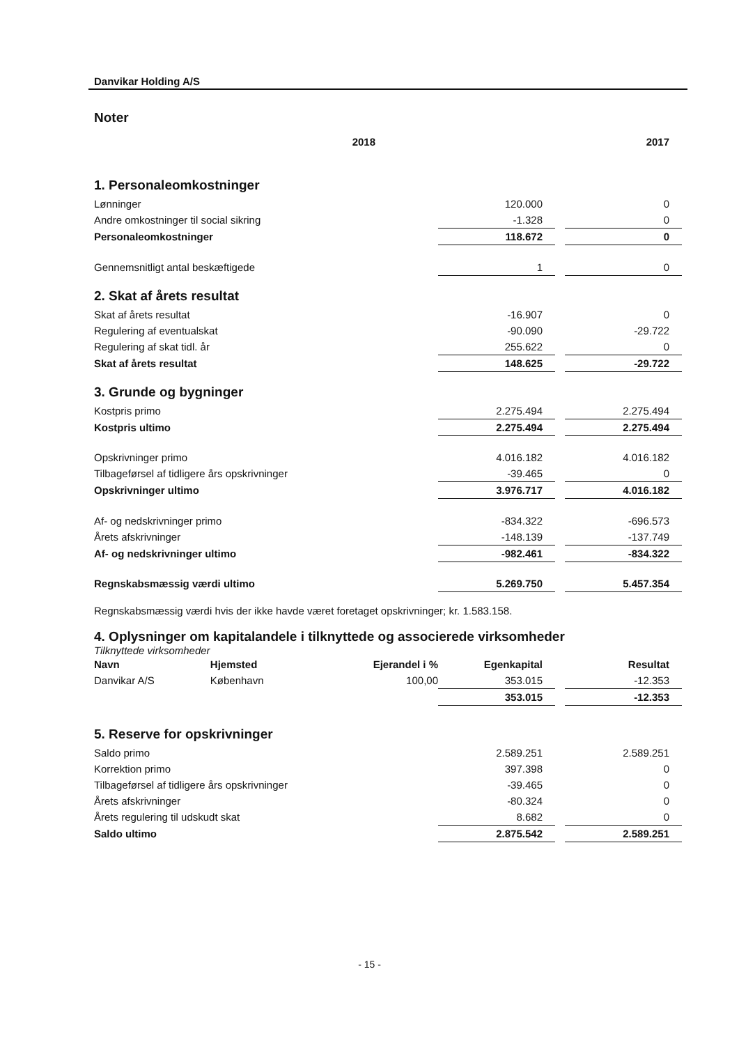Danvikar Holding A/S
Noter
| | 2018 | | 2017 |
| --- | --- | --- | --- |
1. Personaleomkostninger
| Lønninger | 120.000 | | 0 |
| Andre omkostninger til social sikring | -1.328 | | 0 |
| Personaleomkostninger | 118.672 | | 0 |
| Gennemsnitligt antal beskæftigede | 1 | | 0 |
2. Skat af årets resultat
| Skat af årets resultat | -16.907 | | 0 |
| Regulering af eventualskat | -90.090 | | -29.722 |
| Regulering af skat tidl. år | 255.622 | | 0 |
| Skat af årets resultat | 148.625 | | -29.722 |
3. Grunde og bygninger
| Kostpris primo | 2.275.494 | | 2.275.494 |
| Kostpris ultimo | 2.275.494 | | 2.275.494 |
| Opskrivninger primo | 4.016.182 | | 4.016.182 |
| Tilbageførsel af tidligere års opskrivninger | -39.465 | | 0 |
| Opskrivninger ultimo | 3.976.717 | | 4.016.182 |
| Af- og nedskrivninger primo | -834.322 | | -696.573 |
| Årets afskrivninger | -148.139 | | -137.749 |
| Af- og nedskrivninger ultimo | -982.461 | | -834.322 |
| Regnskabsmæssig værdi ultimo | 5.269.750 | | 5.457.354 |
Regnskabsmæssig værdi hvis der ikke havde været foretaget opskrivninger; kr. 1.583.158.
4. Oplysninger om kapitalandele i tilknyttede og associerede virksomheder
Tilknyttede virksomheder
| Navn | Hjemsted | Ejerandel i % | Egenkapital | | Resultat |
| Danvikar A/S | København | 100,00 | 353.015 | | -12.353 |
| | | | 353.015 | | -12.353 |
5. Reserve for opskrivninger
| Saldo primo | 2.589.251 | | 2.589.251 |
| Korrektion primo | 397.398 | | 0 |
| Tilbageførsel af tidligere års opskrivninger | -39.465 | | 0 |
| Årets afskrivninger | -80.324 | | 0 |
| Årets regulering til udskudt skat | 8.682 | | 0 |
| Saldo ultimo | 2.875.542 | | 2.589.251 |
- 15 -